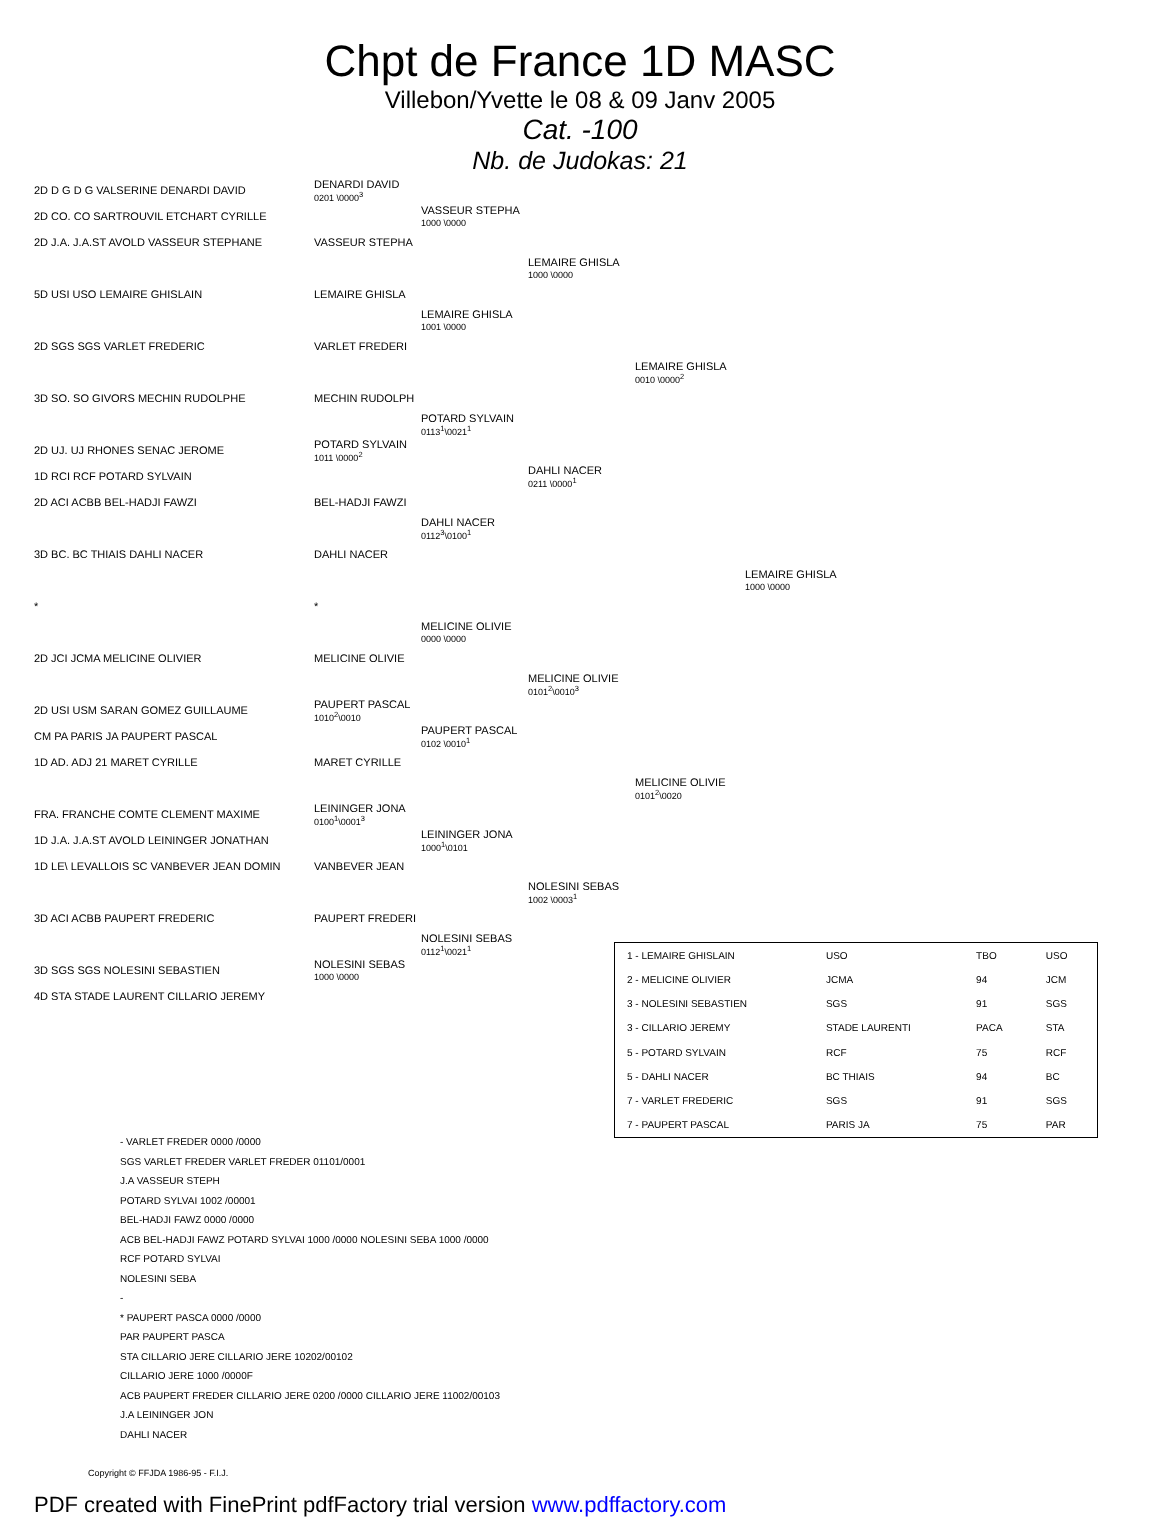Chpt de France 1D MASC
Villebon/Yvette le 08 & 09 Janv 2005
Cat. -100
Nb. de Judokas: 21
2D D G D G VALSERINE DENARDI DAVID DENARDI DAVID
0201 \0000<sup>3</sup>
2D CO. CO SARTROUVIL ETCHART CYRILLE VASSEUR STEPHA
1000 \0000
2D J.A. J.A.ST AVOLD VASSEUR STEPHANE VASSEUR STEPHA
LEMAIRE GHISLA
1000 \0000
5D USI USO LEMAIRE GHISLAIN LEMAIRE GHISLA
LEMAIRE GHISLA
1001 \0000
2D SGS SGS VARLET FREDERIC VARLET FREDERI
LEMAIRE GHISLA
0010 \0000<sup>2</sup>
3D SO. SO GIVORS MECHIN RUDOLPHE MECHIN RUDOLPH
POTARD SYLVAIN
0113<sup>1</sup>\0021<sup>1</sup>
2D UJ. UJ RHONES SENAC JEROME POTARD SYLVAIN
1011 \0000<sup>2</sup>
1D RCI RCF POTARD SYLVAIN DAHLI NACER
0211 \0000<sup>1</sup>
2D ACI ACBB BEL-HADJI FAWZI BEL-HADJI FAWZI
DAHLI NACER
0112<sup>3</sup>\0100<sup>1</sup>
3D BC. BC THIAIS DAHLI NACER DAHLI NACER
LEMAIRE GHISLA
1000 \0000
* *
MELICINE OLIVIE
0000 \0000
2D JCI JCMA MELICINE OLIVIER MELICINE OLIVIE
MELICINE OLIVIE
0101<sup>2</sup>\0010<sup>3</sup>
2D USI USM SARAN GOMEZ GUILLAUME PAUPERT PASCAL
1010<sup>2</sup>\0010
CM PA PARIS JA PAUPERT PASCAL PAUPERT PASCAL
0102 \0010<sup>1</sup>
1D AD. ADJ 21 MARET CYRILLE MARET CYRILLE
MELICINE OLIVIE
0101<sup>2</sup>\0020
FRA. FRANCHE COMTE CLEMENT MAXIME LEININGER JONA
0100<sup>1</sup>\0001<sup>3</sup>
1D J.A. J.A.ST AVOLD LEININGER JONATHAN LEININGER JONA
1000<sup>1</sup>\0101
1D LE\ LEVALLOIS SC VANBEVER JEAN DOMIN VANBEVER JEAN
NOLESINI SEBAS
1002 \0003<sup>1</sup>
3D ACI ACBB PAUPERT FREDERIC PAUPERT FREDERI
NOLESINI SEBAS
0112<sup>1</sup>\0021<sup>1</sup>
3D SGS SGS NOLESINI SEBASTIEN NOLESINI SEBAS
1000 \0000
4D STA STADE LAURENT CILLARIO JEREMY
| 1 - LEMAIRE GHISLAIN | USO | TBO | USO |
| 2 - MELICINE OLIVIER | JCMA | 94 | JCM |
| 3 - NOLESINI SEBASTIEN | SGS | 91 | SGS |
| 3 - CILLARIO JEREMY | STADE LAURENTI | PACA | STA |
| 5 - POTARD SYLVAIN | RCF | 75 | RCF |
| 5 - DAHLI NACER | BC THIAIS | 94 | BC |
| 7 - VARLET FREDERIC | SGS | 91 | SGS |
| 7 - PAUPERT PASCAL | PARIS JA | 75 | PAR |
- VARLET FREDER 0000 /0000
SGS VARLET FREDER VARLET FREDER 01101/0001
J.A VASSEUR STEPH
POTARD SYLVAI 1002 /00001
BEL-HADJI FAWZ 0000 /0000
ACB BEL-HADJI FAWZ POTARD SYLVAI 1000 /0000 NOLESINI SEBA 1000 /0000
RCF POTARD SYLVAI
NOLESINI SEBA
-
* PAUPERT PASCA 0000 /0000
PAR PAUPERT PASCA
STA CILLARIO JERE CILLARIO JERE 10202/00102
CILLARIO JERE 1000 /0000F
ACB PAUPERT FREDER CILLARIO JERE 0200 /0000 CILLARIO JERE 11002/00103
J.A LEININGER JON
DAHLI NACER
Copyright © FFJDA 1986-95 - F.I.J.
PDF created with FinePrint pdfFactory trial version www.pdffactory.com